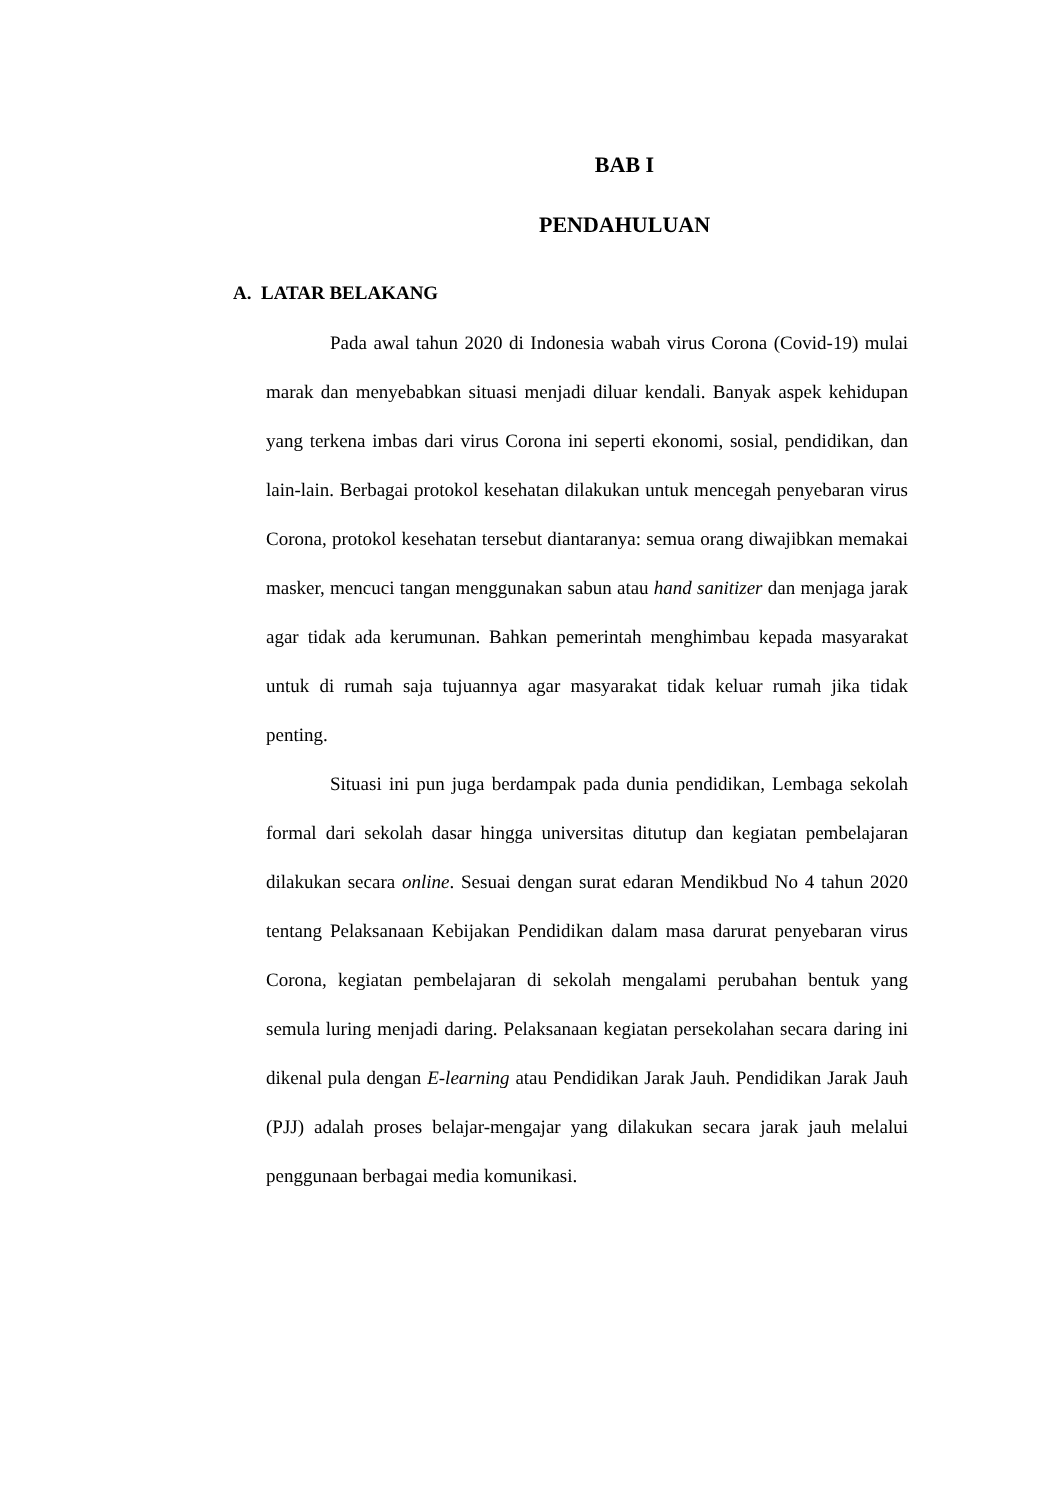BAB I
PENDAHULUAN
A. LATAR BELAKANG
Pada awal tahun 2020 di Indonesia wabah virus Corona (Covid-19) mulai marak dan menyebabkan situasi menjadi diluar kendali. Banyak aspek kehidupan yang terkena imbas dari virus Corona ini seperti ekonomi, sosial, pendidikan, dan lain-lain. Berbagai protokol kesehatan dilakukan untuk mencegah penyebaran virus Corona, protokol kesehatan tersebut diantaranya: semua orang diwajibkan memakai masker, mencuci tangan menggunakan sabun atau hand sanitizer dan menjaga jarak agar tidak ada kerumunan. Bahkan pemerintah menghimbau kepada masyarakat untuk di rumah saja tujuannya agar masyarakat tidak keluar rumah jika tidak penting.
Situasi ini pun juga berdampak pada dunia pendidikan, Lembaga sekolah formal dari sekolah dasar hingga universitas ditutup dan kegiatan pembelajaran dilakukan secara online. Sesuai dengan surat edaran Mendikbud No 4 tahun 2020 tentang Pelaksanaan Kebijakan Pendidikan dalam masa darurat penyebaran virus Corona, kegiatan pembelajaran di sekolah mengalami perubahan bentuk yang semula luring menjadi daring. Pelaksanaan kegiatan persekolahan secara daring ini dikenal pula dengan E-learning atau Pendidikan Jarak Jauh. Pendidikan Jarak Jauh (PJJ) adalah proses belajar-mengajar yang dilakukan secara jarak jauh melalui penggunaan berbagai media komunikasi.